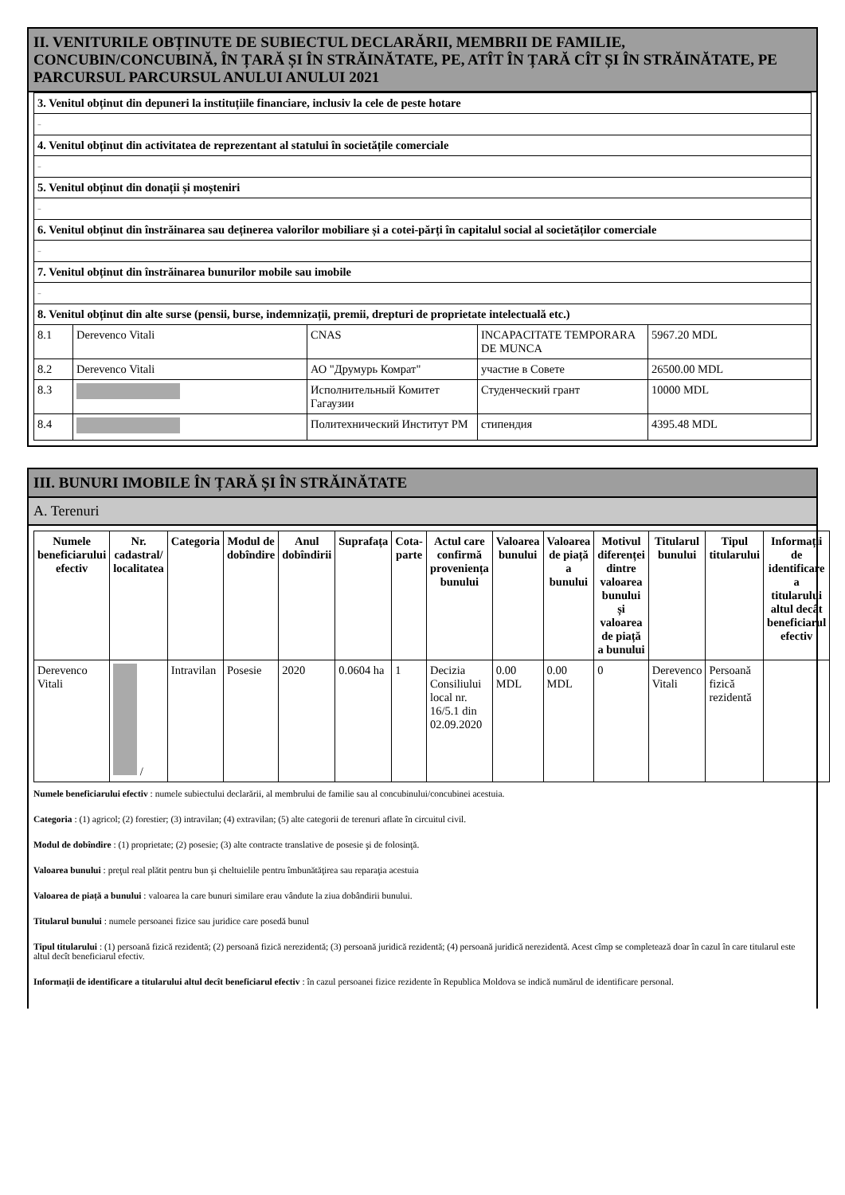II. VENITURILE OBȚINUTE DE SUBIECTUL DECLARĂRII, MEMBRII DE FAMILIE, CONCUBIN/CONCUBINĂ, ÎN ȚARĂ ȘI ÎN STRĂINĂTATE, PE, ATÎT ÎN ȚARĂ CÎT ȘI ÎN STRĂINĂTATE, PE PARCURSUL PARCURSUL ANULUI ANULUI 2021
| 3. Venitul obținut din depuneri la instituțiile financiare, inclusiv la cele de peste hotare | | | | |
| - | | | | |
| 4. Venitul obținut din activitatea de reprezentant al statului în societățile comerciale | | | | |
| - | | | | |
| 5. Venitul obținut din donații și moșteniri | | | | |
| - | | | | |
| 6. Venitul obținut din înstrăinarea sau deținerea valorilor mobiliare și a cotei-părți în capitalul social al societăților comerciale | | | | |
| - | | | | |
| 7. Venitul obținut din înstrăinarea bunurilor mobile sau imobile | | | | |
| - | | | | |
| 8. Venitul obținut din alte surse (pensii, burse, indemnizații, premii, drepturi de proprietate intelectuală etc.) | | | | |
| 8.1 | Derevenco Vitali | CNAS | INCAPACITATE TEMPORARA DE MUNCA | 5967.20 MDL |
| 8.2 | Derevenco Vitali | АО "Друмурь Комрат" | участие в Совете | 26500.00 MDL |
| 8.3 | | Исполнительный Комитет Гагаузии | Студенческий грант | 10000 MDL |
| 8.4 | | Политехнический Институт РМ | стипендия | 4395.48 MDL |
III. BUNURI IMOBILE ÎN ȚARĂ ȘI ÎN STRĂINĂTATE
A. Terenuri
| Numele beneficiarului efectiv | Nr. cadastral/ localitatea | Categoria | Modul de dobîndire | Anul dobîndirii | Suprafața | Cota-parte | Actul care confirmă proveniența bunului | Valoarea bunului | Valoarea de piață a bunului | Motivul diferenței dintre valoarea bunului și valoarea de piață a bunului | Titularul bunului | Tipul titularului | Informații de identificare a titularului altul decât beneficiarul efectiv |
| --- | --- | --- | --- | --- | --- | --- | --- | --- | --- | --- | --- | --- | --- |
| Derevenco Vitali | / | Intravilan | Posesie | 2020 | 0.0604 ha | 1 | Decizia Consiliului local nr. 16/5.1 din 02.09.2020 | 0.00 MDL | 0.00 MDL | 0 | Derevenco Vitali | Persoană fizică rezidentă | |
Numele beneficiarului efectiv : numele subiectului declarării, al membrului de familie sau al concubinului/concubinei acestuia.
Categoria : (1) agricol; (2) forestier; (3) intravilan; (4) extravilan; (5) alte categorii de terenuri aflate în circuitul civil.
Modul de dobîndire : (1) proprietate; (2) posesie; (3) alte contracte translative de posesie şi de folosinţă.
Valoarea bunului : preţul real plătit pentru bun şi cheltuielile pentru îmbunătăţirea sau reparaţia acestuia
Valoarea de piață a bunului : valoarea la care bunuri similare erau vândute la ziua dobândirii bunului.
Titularul bunului : numele persoanei fizice sau juridice care posedă bunul
Tipul titularului : (1) persoană fizică rezidentă; (2) persoană fizică nerezidentă; (3) persoană juridică rezidentă; (4) persoană juridică nerezidentă. Acest cîmp se completează doar în cazul în care titularul este altul decît beneficiarul efectiv.
Informații de identificare a titularului altul decît beneficiarul efectiv : în cazul persoanei fizice rezidente în Republica Moldova se indică numărul de identificare personal.